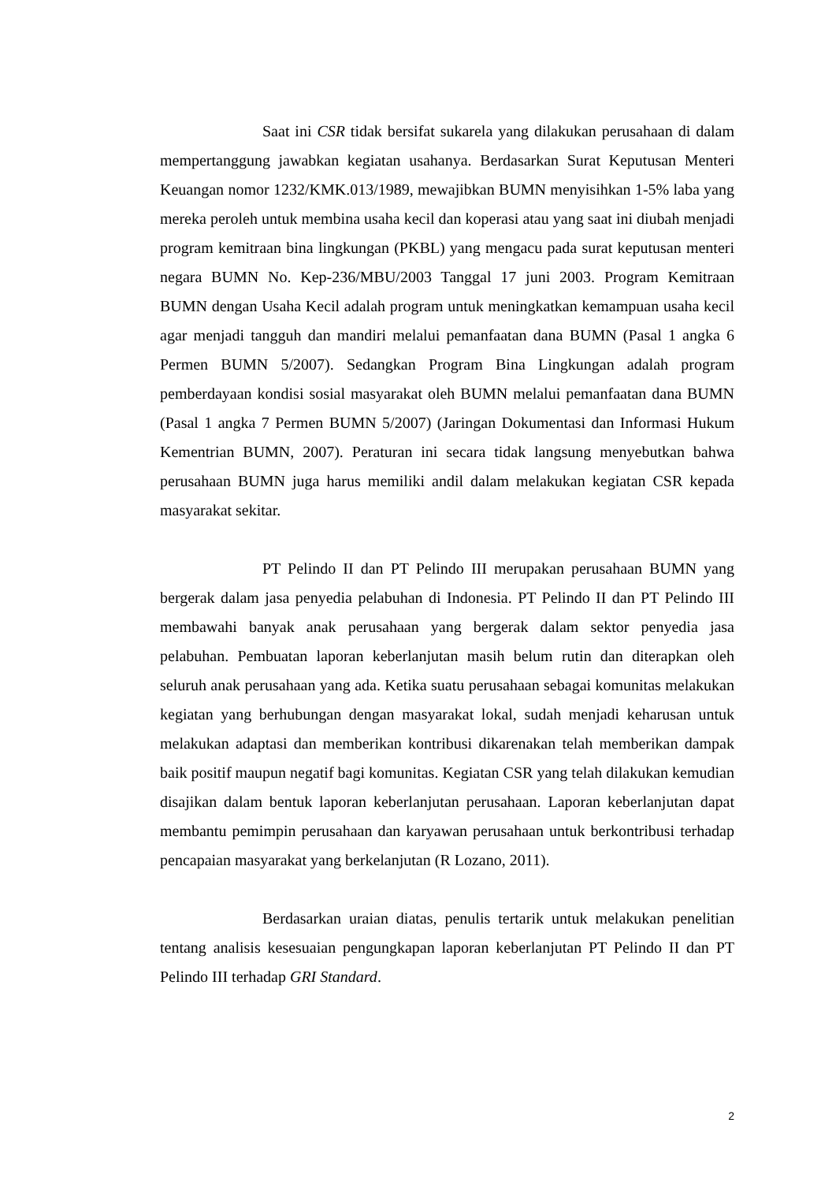Saat ini CSR tidak bersifat sukarela yang dilakukan perusahaan di dalam mempertanggung jawabkan kegiatan usahanya. Berdasarkan Surat Keputusan Menteri Keuangan nomor 1232/KMK.013/1989, mewajibkan BUMN menyisihkan 1-5% laba yang mereka peroleh untuk membina usaha kecil dan koperasi atau yang saat ini diubah menjadi program kemitraan bina lingkungan (PKBL) yang mengacu pada surat keputusan menteri negara BUMN No. Kep-236/MBU/2003 Tanggal 17 juni 2003. Program Kemitraan BUMN dengan Usaha Kecil adalah program untuk meningkatkan kemampuan usaha kecil agar menjadi tangguh dan mandiri melalui pemanfaatan dana BUMN (Pasal 1 angka 6 Permen BUMN 5/2007). Sedangkan Program Bina Lingkungan adalah program pemberdayaan kondisi sosial masyarakat oleh BUMN melalui pemanfaatan dana BUMN (Pasal 1 angka 7 Permen BUMN 5/2007) (Jaringan Dokumentasi dan Informasi Hukum Kementrian BUMN, 2007). Peraturan ini secara tidak langsung menyebutkan bahwa perusahaan BUMN juga harus memiliki andil dalam melakukan kegiatan CSR kepada masyarakat sekitar.
PT Pelindo II dan PT Pelindo III merupakan perusahaan BUMN yang bergerak dalam jasa penyedia pelabuhan di Indonesia. PT Pelindo II dan PT Pelindo III membawahi banyak anak perusahaan yang bergerak dalam sektor penyedia jasa pelabuhan. Pembuatan laporan keberlanjutan masih belum rutin dan diterapkan oleh seluruh anak perusahaan yang ada. Ketika suatu perusahaan sebagai komunitas melakukan kegiatan yang berhubungan dengan masyarakat lokal, sudah menjadi keharusan untuk melakukan adaptasi dan memberikan kontribusi dikarenakan telah memberikan dampak baik positif maupun negatif bagi komunitas. Kegiatan CSR yang telah dilakukan kemudian disajikan dalam bentuk laporan keberlanjutan perusahaan. Laporan keberlanjutan dapat membantu pemimpin perusahaan dan karyawan perusahaan untuk berkontribusi terhadap pencapaian masyarakat yang berkelanjutan (R Lozano, 2011).
Berdasarkan uraian diatas, penulis tertarik untuk melakukan penelitian tentang analisis kesesuaian pengungkapan laporan keberlanjutan PT Pelindo II dan PT Pelindo III terhadap GRI Standard.
2